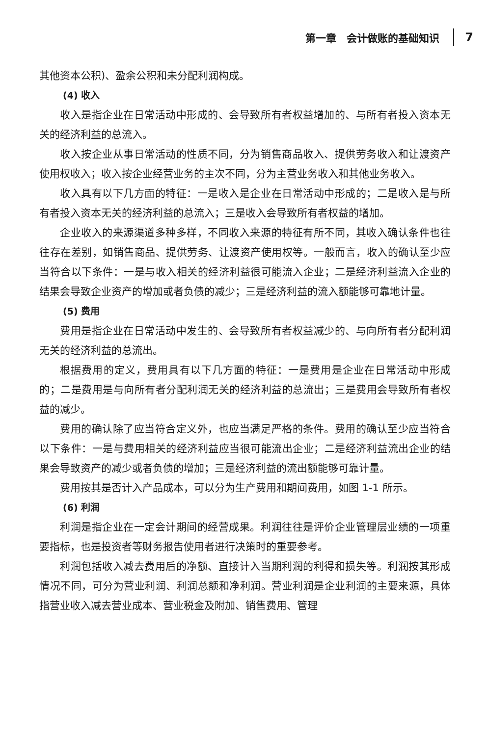第一章　会计做账的基础知识 7
其他资本公积)、盈余公积和未分配利润构成。
(4) 收入
收入是指企业在日常活动中形成的、会导致所有者权益增加的、与所有者投入资本无关的经济利益的总流入。
收入按企业从事日常活动的性质不同，分为销售商品收入、提供劳务收入和让渡资产使用权收入；收入按企业经营业务的主次不同，分为主营业务收入和其他业务收入。
收入具有以下几方面的特征：一是收入是企业在日常活动中形成的；二是收入是与所有者投入资本无关的经济利益的总流入；三是收入会导致所有者权益的增加。
企业收入的来源渠道多种多样，不同收入来源的特征有所不同，其收入确认条件也往往存在差别，如销售商品、提供劳务、让渡资产使用权等。一般而言，收入的确认至少应当符合以下条件：一是与收入相关的经济利益很可能流入企业；二是经济利益流入企业的结果会导致企业资产的增加或者负债的减少；三是经济利益的流入额能够可靠地计量。
(5) 费用
费用是指企业在日常活动中发生的、会导致所有者权益减少的、与向所有者分配利润无关的经济利益的总流出。
根据费用的定义，费用具有以下几方面的特征：一是费用是企业在日常活动中形成的；二是费用是与向所有者分配利润无关的经济利益的总流出；三是费用会导致所有者权益的减少。
费用的确认除了应当符合定义外，也应当满足严格的条件。费用的确认至少应当符合以下条件：一是与费用相关的经济利益应当很可能流出企业；二是经济利益流出企业的结果会导致资产的减少或者负债的增加；三是经济利益的流出额能够可靠计量。
费用按其是否计入产品成本，可以分为生产费用和期间费用，如图 1-1 所示。
(6) 利润
利润是指企业在一定会计期间的经营成果。利润往往是评价企业管理层业绩的一项重要指标，也是投资者等财务报告使用者进行决策时的重要参考。
利润包括收入减去费用后的净额、直接计入当期利润的利得和损失等。利润按其形成情况不同，可分为营业利润、利润总额和净利润。营业利润是企业利润的主要来源，具体指营业收入减去营业成本、营业税金及附加、销售费用、管理